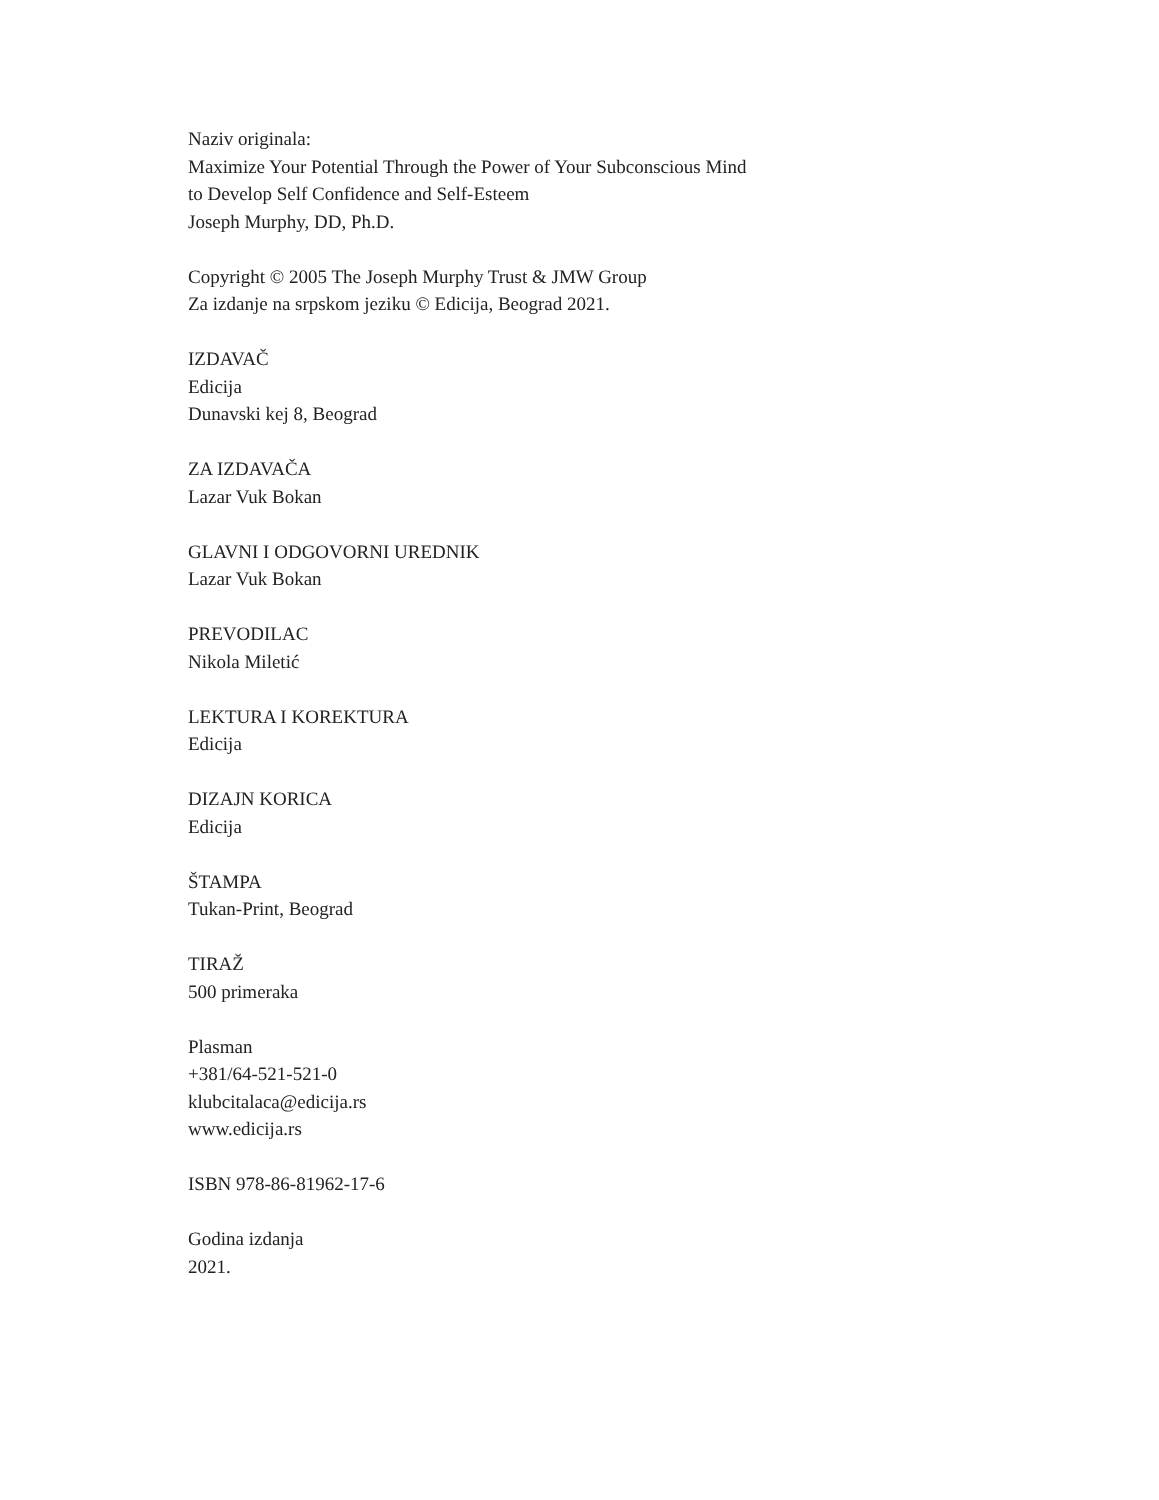Naziv originala:
Maximize Your Potential Through the Power of Your Subconscious Mind
to Develop Self Confidence and Self-Esteem
Joseph Murphy, DD, Ph.D.
Copyright © 2005 The Joseph Murphy Trust & JMW Group
Za izdanje na srpskom jeziku © Edicija, Beograd 2021.
IZDAVAČ
Edicija
Dunavski kej 8, Beograd
ZA IZDAVAČA
Lazar Vuk Bokan
GLAVNI I ODGOVORNI UREDNIK
Lazar Vuk Bokan
PREVODILAC
Nikola Miletić
LEKTURA I KOREKTURA
Edicija
DIZAJN KORICA
Edicija
ŠTAMPA
Tukan-Print, Beograd
TIRAŽ
500 primeraka
Plasman
+381/64-521-521-0
klubcitalaca@edicija.rs
www.edicija.rs
ISBN 978-86-81962-17-6
Godina izdanja
2021.